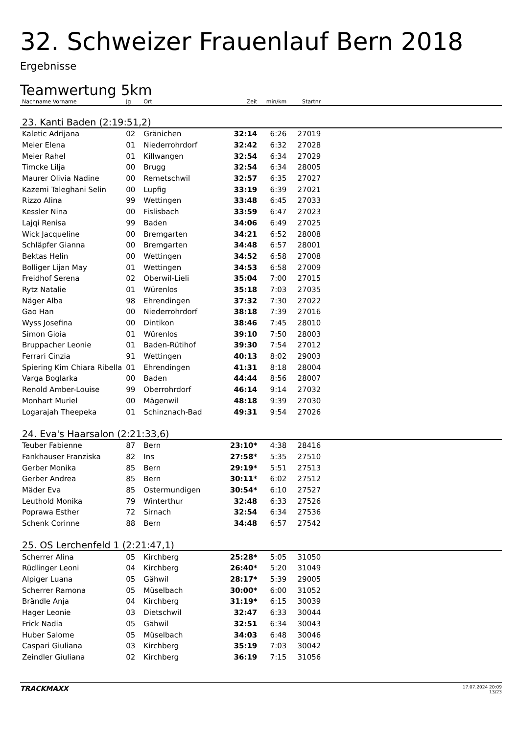32. Schweizer Frauenlauf Bern 2018
Ergebnisse
Teamwertung 5km
| Nachname Vorname | Jg | Ort | Zeit | min/km | Startnr | |
| --- | --- | --- | --- | --- | --- | --- |
| 23. Kanti Baden (2:19:51,2) | | | | | | |
| Kaletic Adrijana | 02 | Gränichen | 32:14 | 6:26 | 27019 | |
| Meier Elena | 01 | Niederrohrdorf | 32:42 | 6:32 | 27028 | |
| Meier Rahel | 01 | Killwangen | 32:54 | 6:34 | 27029 | |
| Timcke Lilja | 00 | Brugg | 32:54 | 6:34 | 28005 | |
| Maurer Olivia Nadine | 00 | Remetschwil | 32:57 | 6:35 | 27027 | |
| Kazemi Taleghani Selin | 00 | Lupfig | 33:19 | 6:39 | 27021 | |
| Rizzo Alina | 99 | Wettingen | 33:48 | 6:45 | 27033 | |
| Kessler Nina | 00 | Fislisbach | 33:59 | 6:47 | 27023 | |
| Lajqi Renisa | 99 | Baden | 34:06 | 6:49 | 27025 | |
| Wick Jacqueline | 00 | Bremgarten | 34:21 | 6:52 | 28008 | |
| Schläpfer Gianna | 00 | Bremgarten | 34:48 | 6:57 | 28001 | |
| Bektas Helin | 00 | Wettingen | 34:52 | 6:58 | 27008 | |
| Bolliger Lijan May | 01 | Wettingen | 34:53 | 6:58 | 27009 | |
| Freidhof Serena | 02 | Oberwil-Lieli | 35:04 | 7:00 | 27015 | |
| Rytz Natalie | 01 | Würenlos | 35:18 | 7:03 | 27035 | |
| Näger Alba | 98 | Ehrendingen | 37:32 | 7:30 | 27022 | |
| Gao Han | 00 | Niederrohrdorf | 38:18 | 7:39 | 27016 | |
| Wyss Josefina | 00 | Dintikon | 38:46 | 7:45 | 28010 | |
| Simon Gioia | 01 | Würenlos | 39:10 | 7:50 | 28003 | |
| Bruppacher Leonie | 01 | Baden-Rütihof | 39:30 | 7:54 | 27012 | |
| Ferrari Cinzia | 91 | Wettingen | 40:13 | 8:02 | 29003 | |
| Spiering Kim Chiara Ribella | 01 | Ehrendingen | 41:31 | 8:18 | 28004 | |
| Varga Boglarka | 00 | Baden | 44:44 | 8:56 | 28007 | |
| Renold Amber-Louise | 99 | Oberrohrdorf | 46:14 | 9:14 | 27032 | |
| Monhart Muriel | 00 | Mägenwil | 48:18 | 9:39 | 27030 | |
| Logarajah Theepeka | 01 | Schinznach-Bad | 49:31 | 9:54 | 27026 | |
| 24. Eva's Haarsalon (2:21:33,6) | | | | | | |
| Teuber Fabienne | 87 | Bern | 23:10* | 4:38 | 28416 | |
| Fankhauser Franziska | 82 | Ins | 27:58* | 5:35 | 27510 | |
| Gerber Monika | 85 | Bern | 29:19* | 5:51 | 27513 | |
| Gerber Andrea | 85 | Bern | 30:11* | 6:02 | 27512 | |
| Mäder Eva | 85 | Ostermundigen | 30:54* | 6:10 | 27527 | |
| Leuthold Monika | 79 | Winterthur | 32:48 | 6:33 | 27526 | |
| Poprawa Esther | 72 | Sirnach | 32:54 | 6:34 | 27536 | |
| Schenk Corinne | 88 | Bern | 34:48 | 6:57 | 27542 | |
| 25. OS Lerchenfeld 1 (2:21:47,1) | | | | | | |
| Scherrer Alina | 05 | Kirchberg | 25:28* | 5:05 | 31050 | |
| Rüdlinger Leoni | 04 | Kirchberg | 26:40* | 5:20 | 31049 | |
| Alpiger Luana | 05 | Gähwil | 28:17* | 5:39 | 29005 | |
| Scherrer Ramona | 05 | Müselbach | 30:00* | 6:00 | 31052 | |
| Brändle Anja | 04 | Kirchberg | 31:19* | 6:15 | 30039 | |
| Hager Leonie | 03 | Dietschwil | 32:47 | 6:33 | 30044 | |
| Frick Nadia | 05 | Gähwil | 32:51 | 6:34 | 30043 | |
| Huber Salome | 05 | Müselbach | 34:03 | 6:48 | 30046 | |
| Caspari Giuliana | 03 | Kirchberg | 35:19 | 7:03 | 30042 | |
| Zeindler Giuliana | 02 | Kirchberg | 36:19 | 7:15 | 31056 | |
TRACKMAXX
17.07.2024 20:09
13/23